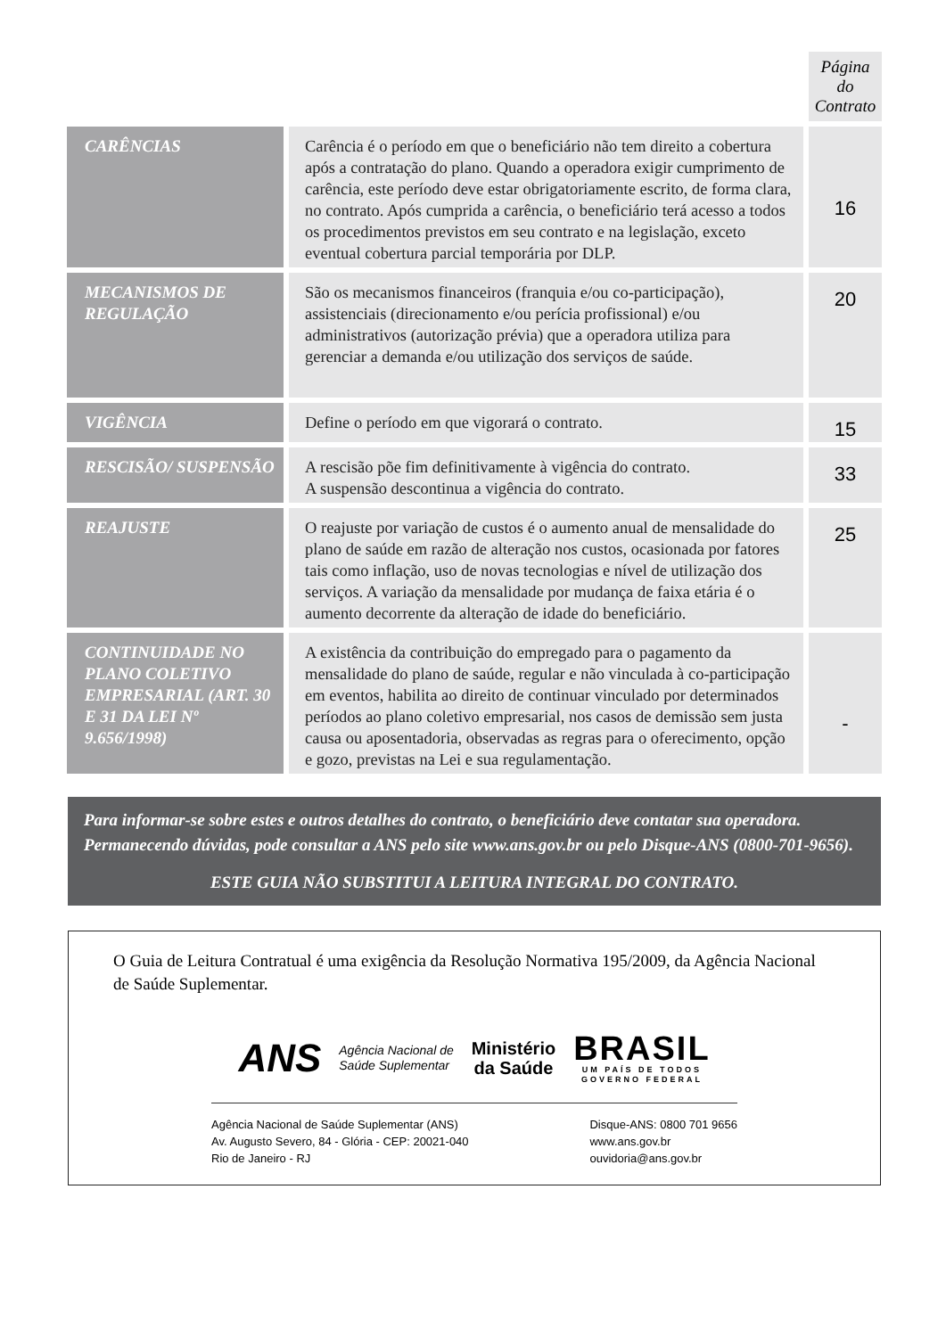| | | Página do Contrato |
| CARÊNCIAS | Carência é o período em que o beneficiário não tem direito a cobertura após a contratação do plano. Quando a operadora exigir cumprimento de carência, este período deve estar obrigatoriamente escrito, de forma clara, no contrato. Após cumprida a carência, o beneficiário terá acesso a todos os procedimentos previstos em seu contrato e na legislação, exceto eventual cobertura parcial temporária por DLP. | 16 |
| MECANISMOS DE REGULAÇÃO | São os mecanismos financeiros (franquia e/ou co-participação), assistenciais (direcionamento e/ou perícia profissional) e/ou administrativos (autorização prévia) que a operadora utiliza para gerenciar a demanda e/ou utilização dos serviços de saúde. | 20 |
| VIGÊNCIA | Define o período em que vigorará o contrato. | 15 |
| RESCISÃO/ SUSPENSÃO | A rescisão põe fim definitivamente à vigência do contrato. A suspensão descontinua a vigência do contrato. | 33 |
| REAJUSTE | O reajuste por variação de custos é o aumento anual de mensalidade do plano de saúde em razão de alteração nos custos, ocasionada por fatores tais como inflação, uso de novas tecnologias e nível de utilização dos serviços. A variação da mensalidade por mudança de faixa etária é o aumento decorrente da alteração de idade do beneficiário. | 25 |
| CONTINUIDADE NO PLANO COLETIVO EMPRESARIAL (ART. 30 E 31 DA LEI Nº 9.656/1998) | A existência da contribuição do empregado para o pagamento da mensalidade do plano de saúde, regular e não vinculada à co-participação em eventos, habilita ao direito de continuar vinculado por determinados períodos ao plano coletivo empresarial, nos casos de demissão sem justa causa ou aposentadoria, observadas as regras para o oferecimento, opção e gozo, previstas na Lei e sua regulamentação. | - |
Para informar-se sobre estes e outros detalhes do contrato, o beneficiário deve contatar sua operadora. Permanecendo dúvidas, pode consultar a ANS pelo site www.ans.gov.br ou pelo Disque-ANS (0800-701-9656).
ESTE GUIA NÃO SUBSTITUI A LEITURA INTEGRAL DO CONTRATO.
O Guia de Leitura Contratual é uma exigência da Resolução Normativa 195/2009, da Agência Nacional de Saúde Suplementar.
ANS Agência Nacional de
Saúde Suplementar Ministério
da Saúde BRASIL
UM PAÍS DE TODOS
GOVERNO FEDERAL
Agência Nacional de Saúde Suplementar (ANS)
Av. Augusto Severo, 84 - Glória - CEP: 20021-040
Rio de Janeiro - RJ
Disque-ANS: 0800 701 9656
www.ans.gov.br
ouvidoria@ans.gov.br